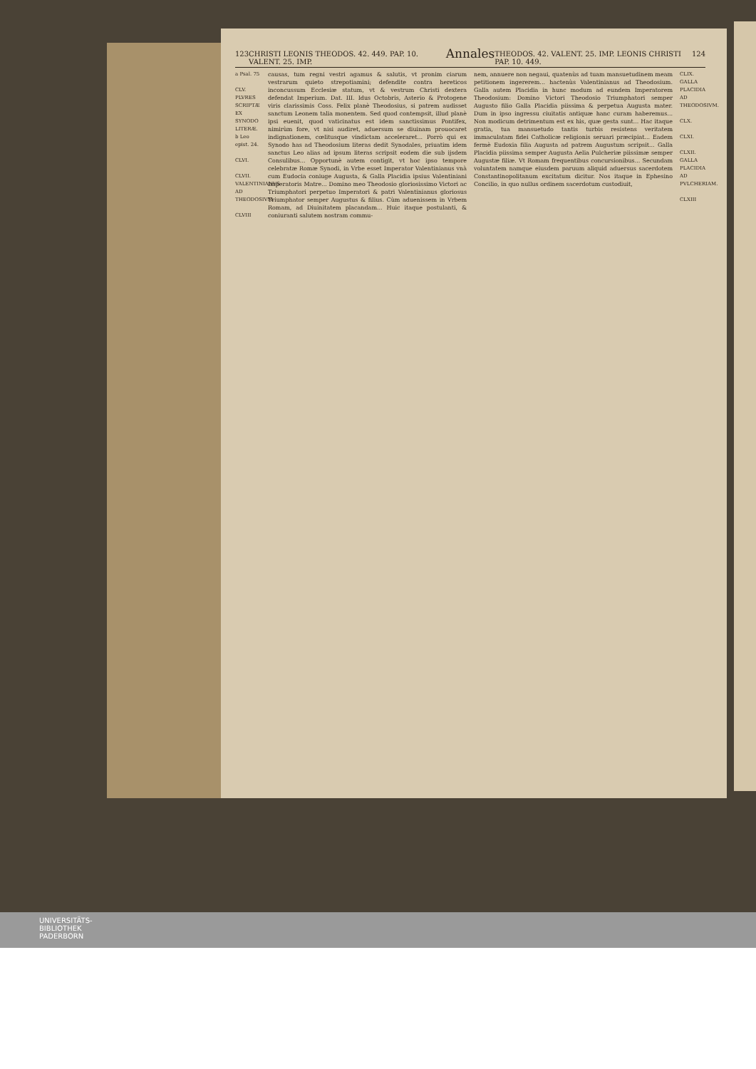123 CHRISTI LEONIS THEODOS. 42. 449. PAP. 10. VALENT. 25. IMP. Annales THEODOS. 42. VALENT. 25. IMP. LEONIS CHRISTI PAP. 10. 449. 124
a Psal. 75
CLV. PLVRES SCRIPTÆ EX SYNODO LITERÆ.
b Leo epist. 24.
CLVI.
CLVII. VALENTINIANVS AD THEODOSIVM.
CLVIII
causas, tum regni vestri agamus & salutis, vt pronim ciarum vestrarum quieto strepotiamini; defendite contra hereticos inconcussum Ecclesiæ statum, vt & vestrum Christi dextera defendat Imperium. Dat. III. Idus Octobris, Asterio & Protogene viris clarissimis Coss. Felix planè Theodosius, si patrem audisset sanctum Leonem talia monentem. Sed quod contempsit, illud planè ipsi euenit, quod vaticinatus est idem sanctissimus Pontifex, nimirùm fore, vt nisi audiret, aduersum se diuinam prouocaret indignationem, cœlitusque vindictam acceleraret... Porrò qui ex Synodo has ad Theodosium literas dedit Synodales, priuatim idem sanctus Leo alias ad ipsum literas scripsit eodem die sub ijsdem Consulibus... Opportunè autem contigit, vt hoc ipso tempore celebratæ Romæ Synodi, in Vrbe esset Imperator Valentinianus vnà cum Eudocia coniuge Augusta, & Galla Placidia ipsius Valentiniani Imperatoris Matre... Domino meo Theodosio gloriosissimo Victori ac Triumphatori perpetuo Imperatori & patri Valentinianus gloriosus Triumphator semper Augustus & filius. Cùm aduenissem in Vrbem Romam, ad Diuinitatem placandam... Huic itaque postulanti, & coniuranti salutem nostram commu-
nem, annuere non negaui, quatenùs ad tuam mansuetudinem meam petitionem ingererem... hactenùs Valentinianus ad Theodosium. Galla autem Placidia in hunc modum ad eundem Imperatorem Theodosium: Domino Victori Theodosio Triumphatori semper Augusto filio Galla Placidia piissima & perpetua Augusta mater. Dum in ipso ingressu ciuitatis antiquæ hanc curam haberemus... Non modicum detrimentum est ex his, quæ gesta sunt... Hac itaque gratia, tua mansuetudo tantis turbis resistens veritatem immaculatam fidei Catholicæ religionis seruari præcipiat... Eadem fermè Eudoxia filia Augusta ad patrem Augustum scripsit... Galla Placidia piissima semper Augusta Aelia Pulcheriæ piissimæ semper Augustæ filiæ. Vt Romam frequentibus concursionibus... Secundam voluntatem namque eiusdem paruum aliquid aduersus sacerdotem Constantinopolitanum excitatum dicitur. Nos itaque in Ephesino Concilio, in quo nullus ordinem sacerdotum custodiuit,
CLIX. GALLA PLACIDIA AD THEODOSIVM.
CLX.
CLXI.
CLXII.
GALLA PLACIDIA AD PVLCHERIAM.
CLXIII
UNIVERSITÄTS-
BIBLIOTHEK
PADERBORN